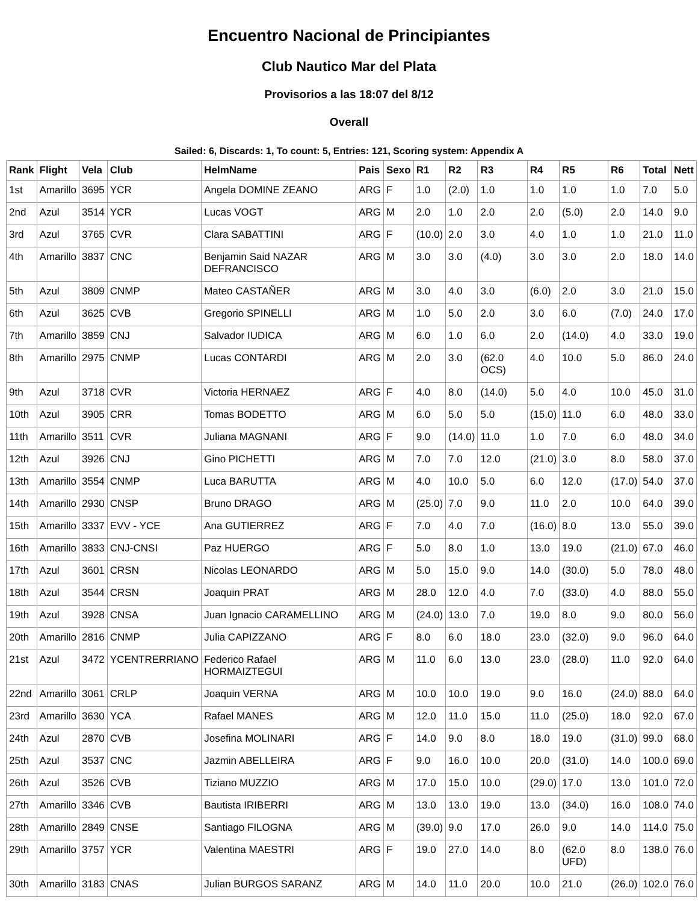Encuentro Nacional de Principiantes
Club Nautico Mar del Plata
Provisorios a las 18:07 del 8/12
Overall
Sailed: 6, Discards: 1, To count: 5, Entries: 121, Scoring system: Appendix A
| Rank | Flight | Vela | Club | HelmName | Pais | Sexo | R1 | R2 | R3 | R4 | R5 | R6 | Total | Nett |
| --- | --- | --- | --- | --- | --- | --- | --- | --- | --- | --- | --- | --- | --- | --- |
| 1st | Amarillo | 3695 | YCR | Angela DOMINE ZEANO | ARG | F | 1.0 | (2.0) | 1.0 | 1.0 | 1.0 | 1.0 | 7.0 | 5.0 |
| 2nd | Azul | 3514 | YCR | Lucas VOGT | ARG | M | 2.0 | 1.0 | 2.0 | 2.0 | (5.0) | 2.0 | 14.0 | 9.0 |
| 3rd | Azul | 3765 | CVR | Clara SABATTINI | ARG | F | (10.0) | 2.0 | 3.0 | 4.0 | 1.0 | 1.0 | 21.0 | 11.0 |
| 4th | Amarillo | 3837 | CNC | Benjamin Said NAZAR DEFRANCISCO | ARG | M | 3.0 | 3.0 | (4.0) | 3.0 | 3.0 | 2.0 | 18.0 | 14.0 |
| 5th | Azul | 3809 | CNMP | Mateo CASTAÑER | ARG | M | 3.0 | 4.0 | 3.0 | (6.0) | 2.0 | 3.0 | 21.0 | 15.0 |
| 6th | Azul | 3625 | CVB | Gregorio SPINELLI | ARG | M | 1.0 | 5.0 | 2.0 | 3.0 | 6.0 | (7.0) | 24.0 | 17.0 |
| 7th | Amarillo | 3859 | CNJ | Salvador IUDICA | ARG | M | 6.0 | 1.0 | 6.0 | 2.0 | (14.0) | 4.0 | 33.0 | 19.0 |
| 8th | Amarillo | 2975 | CNMP | Lucas CONTARDI | ARG | M | 2.0 | 3.0 | (62.0 OCS) | 4.0 | 10.0 | 5.0 | 86.0 | 24.0 |
| 9th | Azul | 3718 | CVR | Victoria HERNAEZ | ARG | F | 4.0 | 8.0 | (14.0) | 5.0 | 4.0 | 10.0 | 45.0 | 31.0 |
| 10th | Azul | 3905 | CRR | Tomas BODETTO | ARG | M | 6.0 | 5.0 | 5.0 | (15.0) | 11.0 | 6.0 | 48.0 | 33.0 |
| 11th | Amarillo | 3511 | CVR | Juliana MAGNANI | ARG | F | 9.0 | (14.0) | 11.0 | 1.0 | 7.0 | 6.0 | 48.0 | 34.0 |
| 12th | Azul | 3926 | CNJ | Gino PICHETTI | ARG | M | 7.0 | 7.0 | 12.0 | (21.0) | 3.0 | 8.0 | 58.0 | 37.0 |
| 13th | Amarillo | 3554 | CNMP | Luca BARUTTA | ARG | M | 4.0 | 10.0 | 5.0 | 6.0 | 12.0 | (17.0) | 54.0 | 37.0 |
| 14th | Amarillo | 2930 | CNSP | Bruno DRAGO | ARG | M | (25.0) | 7.0 | 9.0 | 11.0 | 2.0 | 10.0 | 64.0 | 39.0 |
| 15th | Amarillo | 3337 | EVV - YCE | Ana GUTIERREZ | ARG | F | 7.0 | 4.0 | 7.0 | (16.0) | 8.0 | 13.0 | 55.0 | 39.0 |
| 16th | Amarillo | 3833 | CNJ-CNSI | Paz HUERGO | ARG | F | 5.0 | 8.0 | 1.0 | 13.0 | 19.0 | (21.0) | 67.0 | 46.0 |
| 17th | Azul | 3601 | CRSN | Nicolas LEONARDO | ARG | M | 5.0 | 15.0 | 9.0 | 14.0 | (30.0) | 5.0 | 78.0 | 48.0 |
| 18th | Azul | 3544 | CRSN | Joaquin PRAT | ARG | M | 28.0 | 12.0 | 4.0 | 7.0 | (33.0) | 4.0 | 88.0 | 55.0 |
| 19th | Azul | 3928 | CNSA | Juan Ignacio CARAMELLINO | ARG | M | (24.0) | 13.0 | 7.0 | 19.0 | 8.0 | 9.0 | 80.0 | 56.0 |
| 20th | Amarillo | 2816 | CNMP | Julia CAPIZZANO | ARG | F | 8.0 | 6.0 | 18.0 | 23.0 | (32.0) | 9.0 | 96.0 | 64.0 |
| 21st | Azul | 3472 | YCENTRERRIANO | Federico Rafael HORMAIZTEGUI | ARG | M | 11.0 | 6.0 | 13.0 | 23.0 | (28.0) | 11.0 | 92.0 | 64.0 |
| 22nd | Amarillo | 3061 | CRLP | Joaquin VERNA | ARG | M | 10.0 | 10.0 | 19.0 | 9.0 | 16.0 | (24.0) | 88.0 | 64.0 |
| 23rd | Amarillo | 3630 | YCA | Rafael MANES | ARG | M | 12.0 | 11.0 | 15.0 | 11.0 | (25.0) | 18.0 | 92.0 | 67.0 |
| 24th | Azul | 2870 | CVB | Josefina MOLINARI | ARG | F | 14.0 | 9.0 | 8.0 | 18.0 | 19.0 | (31.0) | 99.0 | 68.0 |
| 25th | Azul | 3537 | CNC | Jazmin ABELLEIRA | ARG | F | 9.0 | 16.0 | 10.0 | 20.0 | (31.0) | 14.0 | 100.0 | 69.0 |
| 26th | Azul | 3526 | CVB | Tiziano MUZZIO | ARG | M | 17.0 | 15.0 | 10.0 | (29.0) | 17.0 | 13.0 | 101.0 | 72.0 |
| 27th | Amarillo | 3346 | CVB | Bautista IRIBERRI | ARG | M | 13.0 | 13.0 | 19.0 | 13.0 | (34.0) | 16.0 | 108.0 | 74.0 |
| 28th | Amarillo | 2849 | CNSE | Santiago FILOGNA | ARG | M | (39.0) | 9.0 | 17.0 | 26.0 | 9.0 | 14.0 | 114.0 | 75.0 |
| 29th | Amarillo | 3757 | YCR | Valentina MAESTRI | ARG | F | 19.0 | 27.0 | 14.0 | 8.0 | (62.0 UFD) | 8.0 | 138.0 | 76.0 |
| 30th | Amarillo | 3183 | CNAS | Julian BURGOS SARANZ | ARG | M | 14.0 | 11.0 | 20.0 | 10.0 | 21.0 | (26.0) | 102.0 | 76.0 |